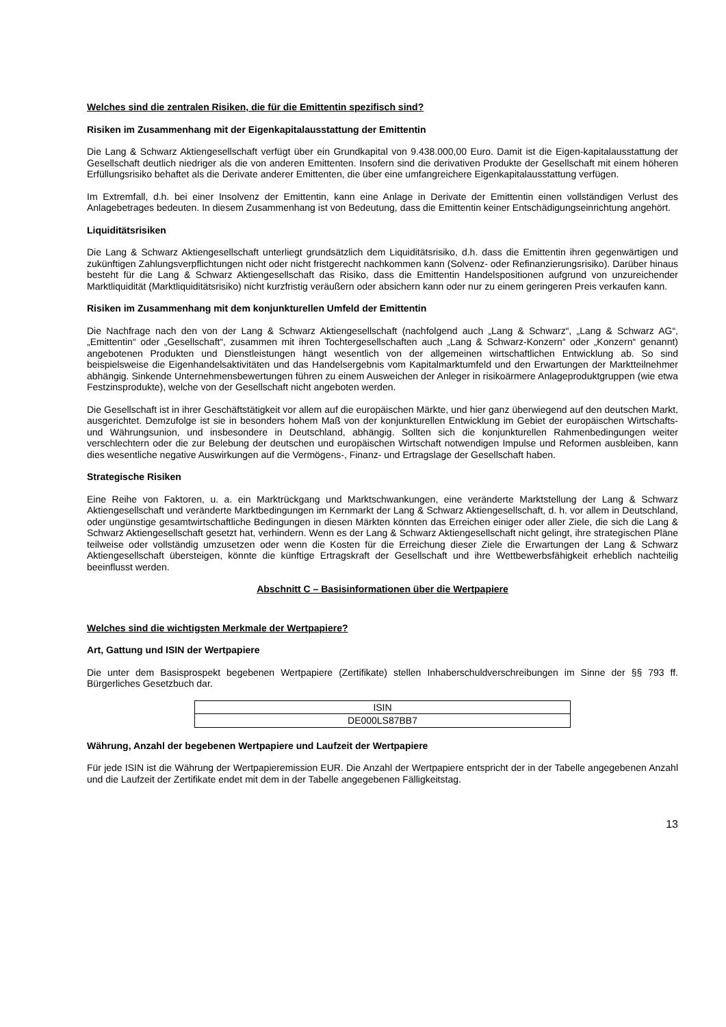Welches sind die zentralen Risiken, die für die Emittentin spezifisch sind?
Risiken im Zusammenhang mit der Eigenkapitalausstattung der Emittentin
Die Lang & Schwarz Aktiengesellschaft verfügt über ein Grundkapital von 9.438.000,00 Euro. Damit ist die Eigen-kapitalausstattung der Gesellschaft deutlich niedriger als die von anderen Emittenten. Insofern sind die derivativen Produkte der Gesellschaft mit einem höheren Erfüllungsrisiko behaftet als die Derivate anderer Emittenten, die über eine umfangreichere Eigenkapitalausstattung verfügen.
Im Extremfall, d.h. bei einer Insolvenz der Emittentin, kann eine Anlage in Derivate der Emittentin einen vollständigen Verlust des Anlagebetrages bedeuten. In diesem Zusammenhang ist von Bedeutung, dass die Emittentin keiner Entschädigungseinrichtung angehört.
Liquiditätsrisiken
Die Lang & Schwarz Aktiengesellschaft unterliegt grundsätzlich dem Liquiditätsrisiko, d.h. dass die Emittentin ihren gegenwärtigen und zukünftigen Zahlungsverpflichtungen nicht oder nicht fristgerecht nachkommen kann (Solvenz- oder Refinanzierungsrisiko). Darüber hinaus besteht für die Lang & Schwarz Aktiengesellschaft das Risiko, dass die Emittentin Handelspositionen aufgrund von unzureichender Marktliquidität (Marktliquiditätsrisiko) nicht kurzfristig veräußern oder absichern kann oder nur zu einem geringeren Preis verkaufen kann.
Risiken im Zusammenhang mit dem konjunkturellen Umfeld der Emittentin
Die Nachfrage nach den von der Lang & Schwarz Aktiengesellschaft (nachfolgend auch „Lang & Schwarz“, „Lang & Schwarz AG“, „Emittentin“ oder „Gesellschaft“, zusammen mit ihren Tochtergesellschaften auch „Lang & Schwarz-Konzern“ oder „Konzern“ genannt) angebotenen Produkten und Dienstleistungen hängt wesentlich von der allgemeinen wirtschaftlichen Entwicklung ab. So sind beispielsweise die Eigenhandelsaktivitäten und das Handelsergebnis vom Kapitalmarktumfeld und den Erwartungen der Marktteilnehmer abhängig. Sinkende Unternehmensbewertungen führen zu einem Ausweichen der Anleger in risikoärmere Anlageproduktgruppen (wie etwa Festzinsprodukte), welche von der Gesellschaft nicht angeboten werden.
Die Gesellschaft ist in ihrer Geschäftstätigkeit vor allem auf die europäischen Märkte, und hier ganz überwiegend auf den deutschen Markt, ausgerichtet. Demzufolge ist sie in besonders hohem Maß von der konjunkturellen Entwicklung im Gebiet der europäischen Wirtschafts- und Währungsunion, und insbesondere in Deutschland, abhängig. Sollten sich die konjunkturellen Rahmenbedingungen weiter verschlechtern oder die zur Belebung der deutschen und europäischen Wirtschaft notwendigen Impulse und Reformen ausbleiben, kann dies wesentliche negative Auswirkungen auf die Vermögens-, Finanz- und Ertragslage der Gesellschaft haben.
Strategische Risiken
Eine Reihe von Faktoren, u. a. ein Marktrückgang und Marktschwankungen, eine veränderte Marktstellung der Lang & Schwarz Aktiengesellschaft und veränderte Marktbedingungen im Kernmarkt der Lang & Schwarz Aktiengesellschaft, d. h. vor allem in Deutschland, oder ungünstige gesamtwirtschaftliche Bedingungen in diesen Märkten könnten das Erreichen einiger oder aller Ziele, die sich die Lang & Schwarz Aktiengesellschaft gesetzt hat, verhindern. Wenn es der Lang & Schwarz Aktiengesellschaft nicht gelingt, ihre strategischen Pläne teilweise oder vollständig umzusetzen oder wenn die Kosten für die Erreichung dieser Ziele die Erwartungen der Lang & Schwarz Aktiengesellschaft übersteigen, könnte die künftige Ertragskraft der Gesellschaft und ihre Wettbewerbsfähigkeit erheblich nachteilig beeinflusst werden.
Abschnitt C – Basisinformationen über die Wertpapiere
Welches sind die wichtigsten Merkmale der Wertpapiere?
Art, Gattung und ISIN der Wertpapiere
Die unter dem Basisprospekt begebenen Wertpapiere (Zertifikate) stellen Inhaberschuldverschreibungen im Sinne der §§ 793 ff. Bürgerliches Gesetzbuch dar.
| ISIN |
| DE000LS87BB7 |
Währung, Anzahl der begebenen Wertpapiere und Laufzeit der Wertpapiere
Für jede ISIN ist die Währung der Wertpapieremission EUR. Die Anzahl der Wertpapiere entspricht der in der Tabelle angegebenen Anzahl und die Laufzeit der Zertifikate endet mit dem in der Tabelle angegebenen Fälligkeitstag.
13